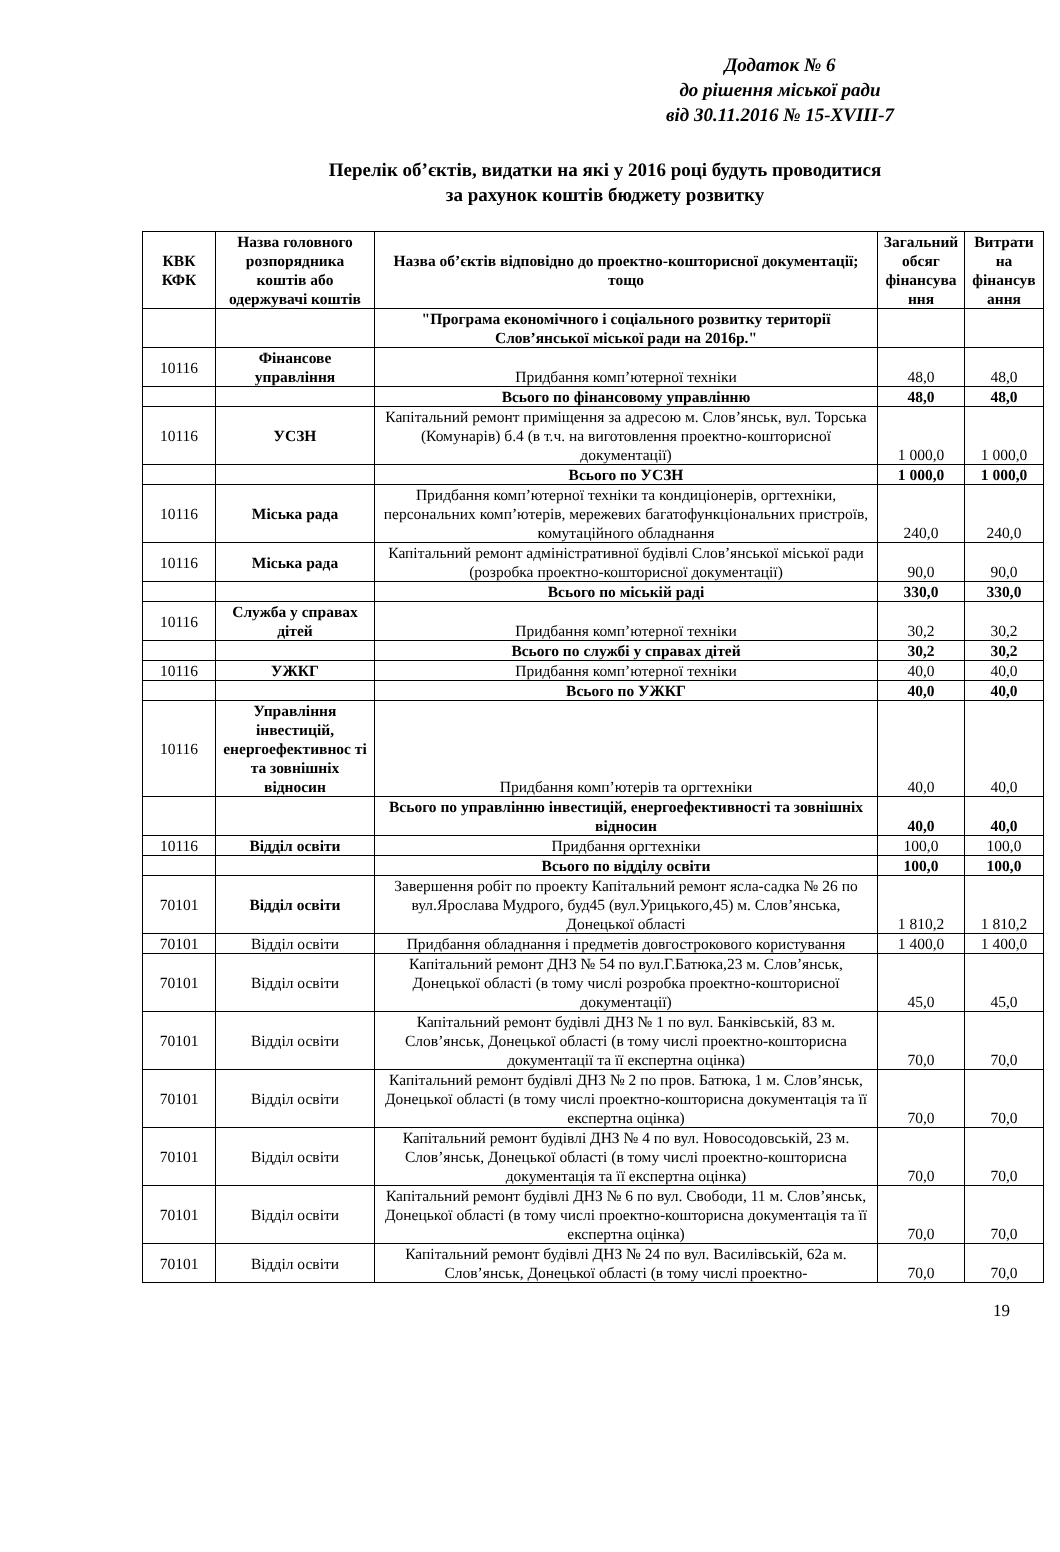Додаток № 6
до рішення міської ради
від 30.11.2016 № 15-XVIII-7
Перелік об’єктів, видатки на які у 2016 році будуть проводитися
за рахунок коштів бюджету розвитку
| КВК КФК | Назва головного розпорядника коштів або одержувачі коштів | Назва об’єктів відповідно до проектно-кошторисної документації; тощо | Загальний обсяг фінансува ння | Витрати на фінансув ання |
| --- | --- | --- | --- | --- |
| | | "Програма економічного і соціального розвитку території Слов’янської міської ради на 2016р." | | |
| 10116 | Фінансове управління | Придбання комп’ютерної техніки | 48,0 | 48,0 |
| | | Всього по фінансовому управлінню | 48,0 | 48,0 |
| 10116 | УСЗН | Капітальний ремонт приміщення за адресою м. Слов’янськ, вул. Торська (Комунарів) б.4 (в т.ч. на виготовлення проектно-кошторисної документації) | 1 000,0 | 1 000,0 |
| | | Всього по УСЗН | 1 000,0 | 1 000,0 |
| 10116 | Міська рада | Придбання комп’ютерної техніки та кондиціонерів, оргтехніки, персональних комп’ютерів, мережевих багатофункціональних пристроїв, комутаційного обладнання | 240,0 | 240,0 |
| 10116 | Міська рада | Капітальний ремонт адміністративної будівлі Слов’янської міської ради (розробка проектно-кошторисної документації) | 90,0 | 90,0 |
| | | Всього по міській раді | 330,0 | 330,0 |
| 10116 | Служба у справах дітей | Придбання комп’ютерної техніки | 30,2 | 30,2 |
| | | Всього по службі у справах дітей | 30,2 | 30,2 |
| 10116 | УЖКГ | Придбання комп’ютерної техніки | 40,0 | 40,0 |
| | | Всього по УЖКГ | 40,0 | 40,0 |
| 10116 | Управління інвестицій, енергоефективнос ті та зовнішніх відносин | Придбання комп’ютерів та оргтехніки | 40,0 | 40,0 |
| | | Всього по управлінню інвестицій, енергоефективності та зовнішніх відносин | 40,0 | 40,0 |
| 10116 | Відділ освіти | Придбання оргтехніки | 100,0 | 100,0 |
| | | Всього по відділу освіти | 100,0 | 100,0 |
| 70101 | Відділ освіти | Завершення робіт по проекту Капітальний ремонт ясла-садка № 26 по вул.Ярослава Мудрого, буд45 (вул.Урицького,45) м. Слов’янська, Донецької області | 1 810,2 | 1 810,2 |
| 70101 | Відділ освіти | Придбання обладнання і предметів довгострокового користування | 1 400,0 | 1 400,0 |
| 70101 | Відділ освіти | Капітальний ремонт ДНЗ № 54 по вул.Г.Батюка,23 м. Слов’янськ, Донецької області (в тому числі розробка проектно-кошторисної документації) | 45,0 | 45,0 |
| 70101 | Відділ освіти | Капітальний ремонт будівлі ДНЗ № 1 по вул. Банківській, 83 м. Слов’янськ, Донецької області (в тому числі проектно-кошторисна документації та її експертна оцінка) | 70,0 | 70,0 |
| 70101 | Відділ освіти | Капітальний ремонт будівлі ДНЗ № 2 по пров. Батюка, 1 м. Слов’янськ, Донецької області (в тому числі проектно-кошторисна документація та її експертна оцінка) | 70,0 | 70,0 |
| 70101 | Відділ освіти | Капітальний ремонт будівлі ДНЗ № 4 по вул. Новосодовській, 23 м. Слов’янськ, Донецької області (в тому числі проектно-кошторисна документація та її експертна оцінка) | 70,0 | 70,0 |
| 70101 | Відділ освіти | Капітальний ремонт будівлі ДНЗ № 6 по вул. Свободи, 11 м. Слов’янськ, Донецької області (в тому числі проектно-кошторисна документація та її експертна оцінка) | 70,0 | 70,0 |
| 70101 | Відділ освіти | Капітальний ремонт будівлі ДНЗ № 24 по вул. Василівській, 62а м. Слов’янськ, Донецької області (в тому числі проектно- | 70,0 | 70,0 |
19